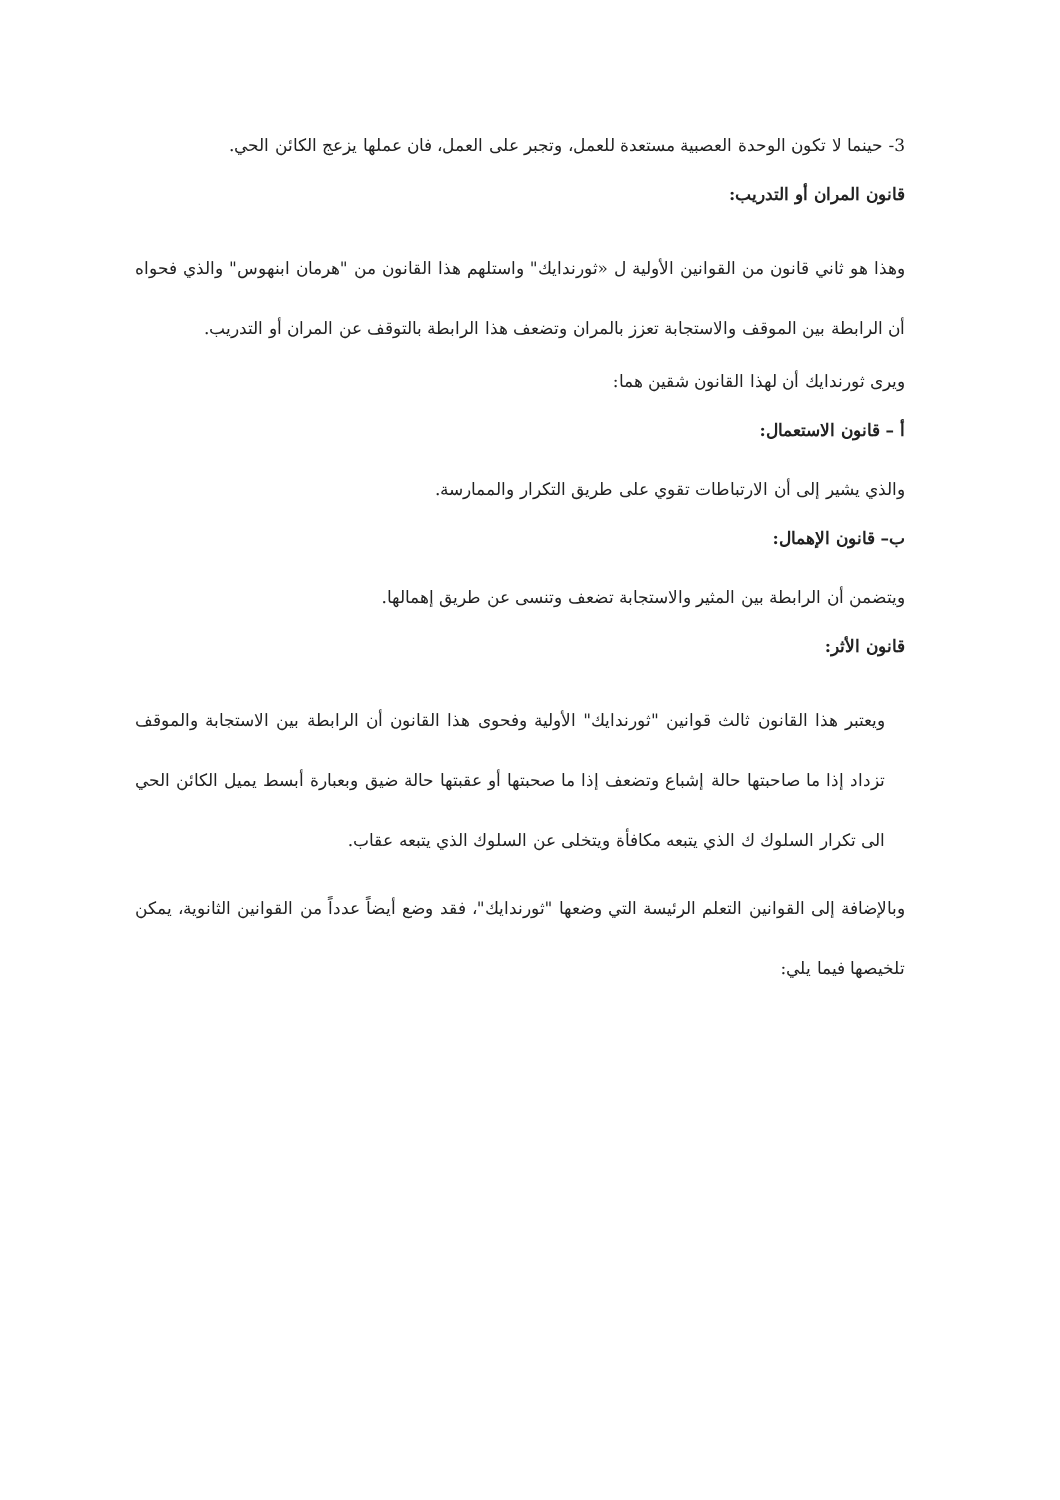3- حينما لا تكون الوحدة العصبية مستعدة للعمل، وتجبر على العمل، فان عملها يزعج الكائن الحي.
قانون المران أو التدريب:
وهذا هو ثاني قانون من القوانين الأولية ل «ثورندايك" واستلهم هذا القانون من "هرمان ابنهوس" والذي فحواه أن الرابطة بين الموقف والاستجابة تعزز بالمران وتضعف هذا الرابطة بالتوقف عن المران أو التدريب.
ويرى ثورندايك أن لهذا القانون شقين هما:
أ – قانون الاستعمال:
والذي يشير إلى أن الارتباطات تقوي على طريق التكرار والممارسة.
ب– قانون الإهمال:
ويتضمن أن الرابطة بين المثير والاستجابة تضعف وتنسى عن طريق إهمالها.
قانون الأثر:
ويعتبر هذا القانون ثالث قوانين "ثورندايك" الأولية وفحوى هذا القانون أن الرابطة بين الاستجابة والموقف تزداد إذا ما صاحبتها حالة إشباع وتضعف إذا ما صحبتها أو عقبتها حالة ضيق وبعبارة أبسط يميل الكائن الحي الى تكرار السلوك ك الذي يتبعه مكافأة ويتخلى عن السلوك الذي يتبعه عقاب.
وبالإضافة إلى القوانين التعلم الرئيسة التي وضعها "ثورندايك"، فقد وضع أيضاً عدداً من القوانين الثانوية، يمكن تلخيصها فيما يلي: